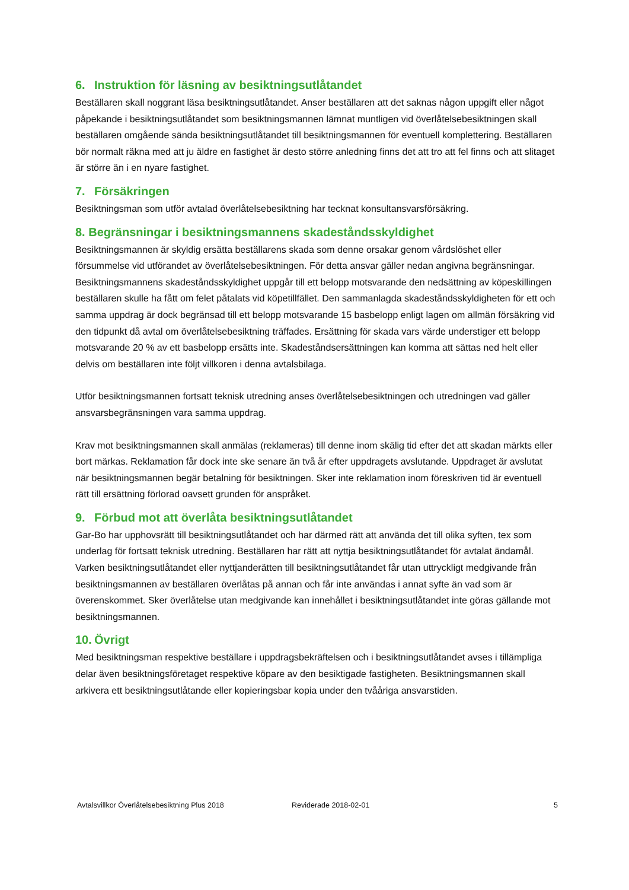6. Instruktion för läsning av besiktningsutlåtandet
Beställaren skall noggrant läsa besiktningsutlåtandet. Anser beställaren att det saknas någon uppgift eller något påpekande i besiktningsutlåtandet som besiktningsmannen lämnat muntligen vid överlåtelsebesiktningen skall beställaren omgående sända besiktningsutlåtandet till besiktningsmannen för eventuell komplettering. Beställaren bör normalt räkna med att ju äldre en fastighet är desto större anledning finns det att tro att fel finns och att slitaget är större än i en nyare fastighet.
7. Försäkringen
Besiktningsman som utför avtalad överlåtelsebesiktning har tecknat konsultansvarsförsäkring.
8. Begränsningar i besiktningsmannens skadeståndsskyldighet
Besiktningsmannen är skyldig ersätta beställarens skada som denne orsakar genom vårdslöshet eller försummelse vid utförandet av överlåtelsebesiktningen. För detta ansvar gäller nedan angivna begränsningar. Besiktningsmannens skadeståndsskyldighet uppgår till ett belopp motsvarande den nedsättning av köpeskillingen beställaren skulle ha fått om felet påtalats vid köpetillfället. Den sammanlagda skadeståndsskyldigheten för ett och samma uppdrag är dock begränsad till ett belopp motsvarande 15 basbelopp enligt lagen om allmän försäkring vid den tidpunkt då avtal om överlåtelsebesiktning träffades. Ersättning för skada vars värde understiger ett belopp motsvarande 20 % av ett basbelopp ersätts inte. Skadeståndsersättningen kan komma att sättas ned helt eller delvis om beställaren inte följt villkoren i denna avtalsbilaga.
Utför besiktningsmannen fortsatt teknisk utredning anses överlåtelsebesiktningen och utredningen vad gäller ansvarsbegränsningen vara samma uppdrag.
Krav mot besiktningsmannen skall anmälas (reklameras) till denne inom skälig tid efter det att skadan märkts eller bort märkas. Reklamation får dock inte ske senare än två år efter uppdragets avslutande. Uppdraget är avslutat när besiktningsmannen begär betalning för besiktningen. Sker inte reklamation inom föreskriven tid är eventuell rätt till ersättning förlorad oavsett grunden för anspråket.
9. Förbud mot att överlåta besiktningsutlåtandet
Gar-Bo har upphovsrätt till besiktningsutlåtandet och har därmed rätt att använda det till olika syften, tex som underlag för fortsatt teknisk utredning. Beställaren har rätt att nyttja besiktningsutlåtandet för avtalat ändamål. Varken besiktningsutlåtandet eller nyttjanderätten till besiktningsutlåtandet får utan uttryckligt medgivande från besiktningsmannen av beställaren överlåtas på annan och får inte användas i annat syfte än vad som är överenskommet. Sker överlåtelse utan medgivande kan innehållet i besiktningsutlåtandet inte göras gällande mot besiktningsmannen.
10. Övrigt
Med besiktningsman respektive beställare i uppdragsbekräftelsen och i besiktningsutlåtandet avses i tillämpliga delar även besiktningsföretaget respektive köpare av den besiktigade fastigheten. Besiktningsmannen skall arkivera ett besiktningsutlåtande eller kopieringsbar kopia under den tvååriga ansvarstiden.
Avtalsvillkor Överlåtelsebesiktning Plus 2018 Reviderade 2018-02-01 5